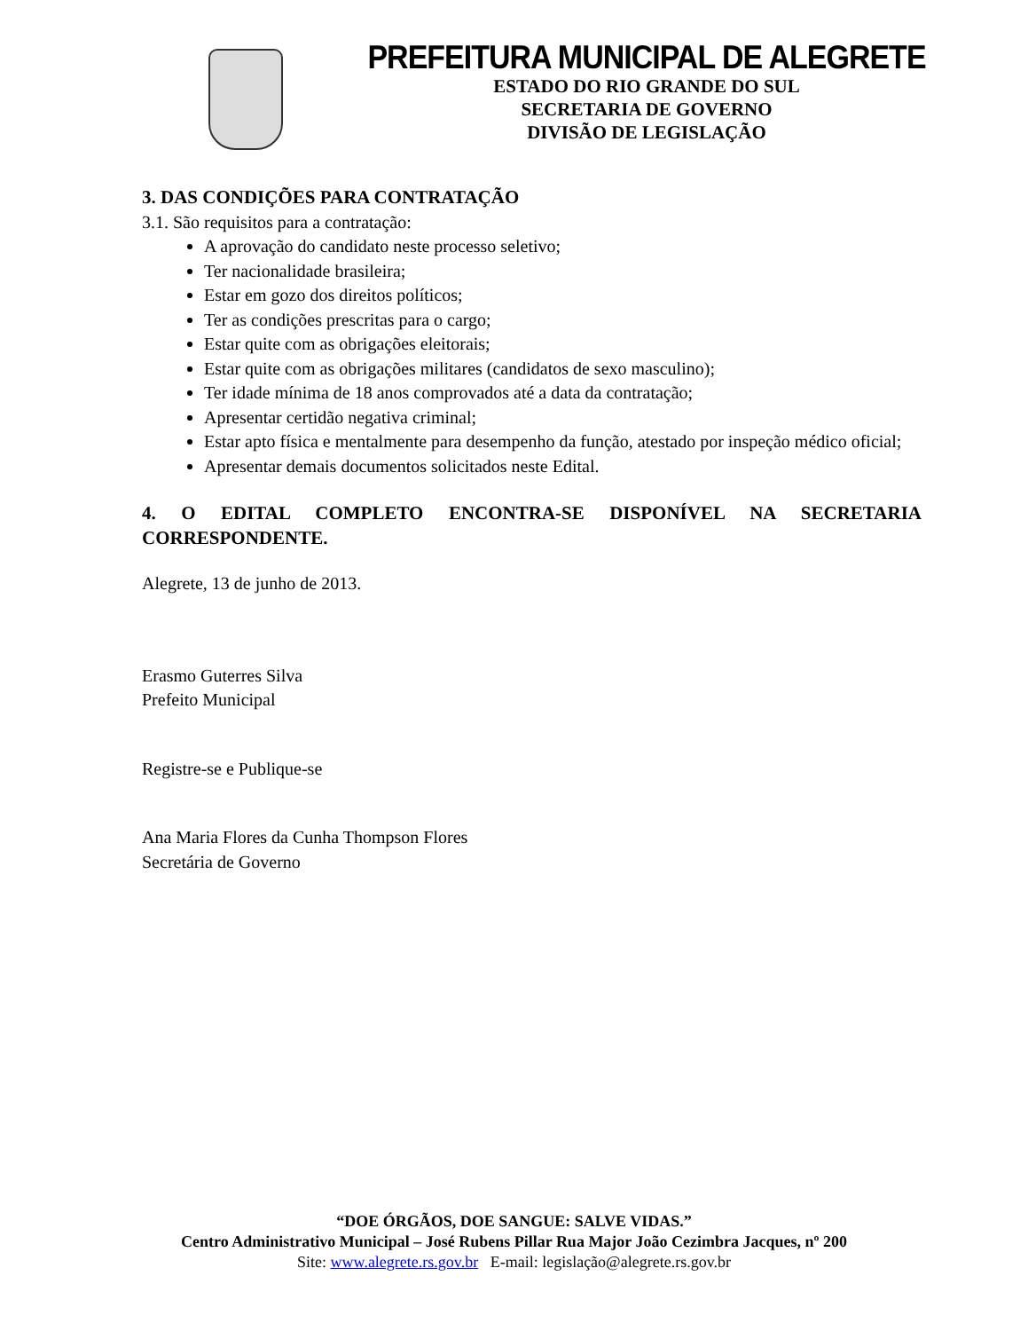PREFEITURA MUNICIPAL DE ALEGRETE
ESTADO DO RIO GRANDE DO SUL
SECRETARIA DE GOVERNO
DIVISÃO DE LEGISLAÇÃO
3. DAS CONDIÇÕES PARA CONTRATAÇÃO
3.1. São requisitos para a contratação:
A aprovação do candidato neste processo seletivo;
Ter nacionalidade brasileira;
Estar em gozo dos direitos políticos;
Ter as condições prescritas para o cargo;
Estar quite com as obrigações eleitorais;
Estar quite com as obrigações militares (candidatos de sexo masculino);
Ter idade mínima de 18 anos comprovados até a data da contratação;
Apresentar certidão negativa criminal;
Estar apto física e mentalmente para desempenho da função, atestado por inspeção médico oficial;
Apresentar demais documentos solicitados neste Edital.
4. O EDITAL COMPLETO ENCONTRA-SE DISPONÍVEL NA SECRETARIA CORRESPONDENTE.
Alegrete, 13 de junho de 2013.
Erasmo Guterres Silva
Prefeito Municipal
Registre-se e Publique-se
Ana Maria Flores da Cunha Thompson Flores
Secretária de Governo
“DOE ÓRGÃOS, DOE SANGUE: SALVE VIDAS.”
Centro Administrativo Municipal – José Rubens Pillar Rua Major João Cezimbra Jacques, nº 200
Site: www.alegrete.rs.gov.br E-mail: legislação@alegrete.rs.gov.br